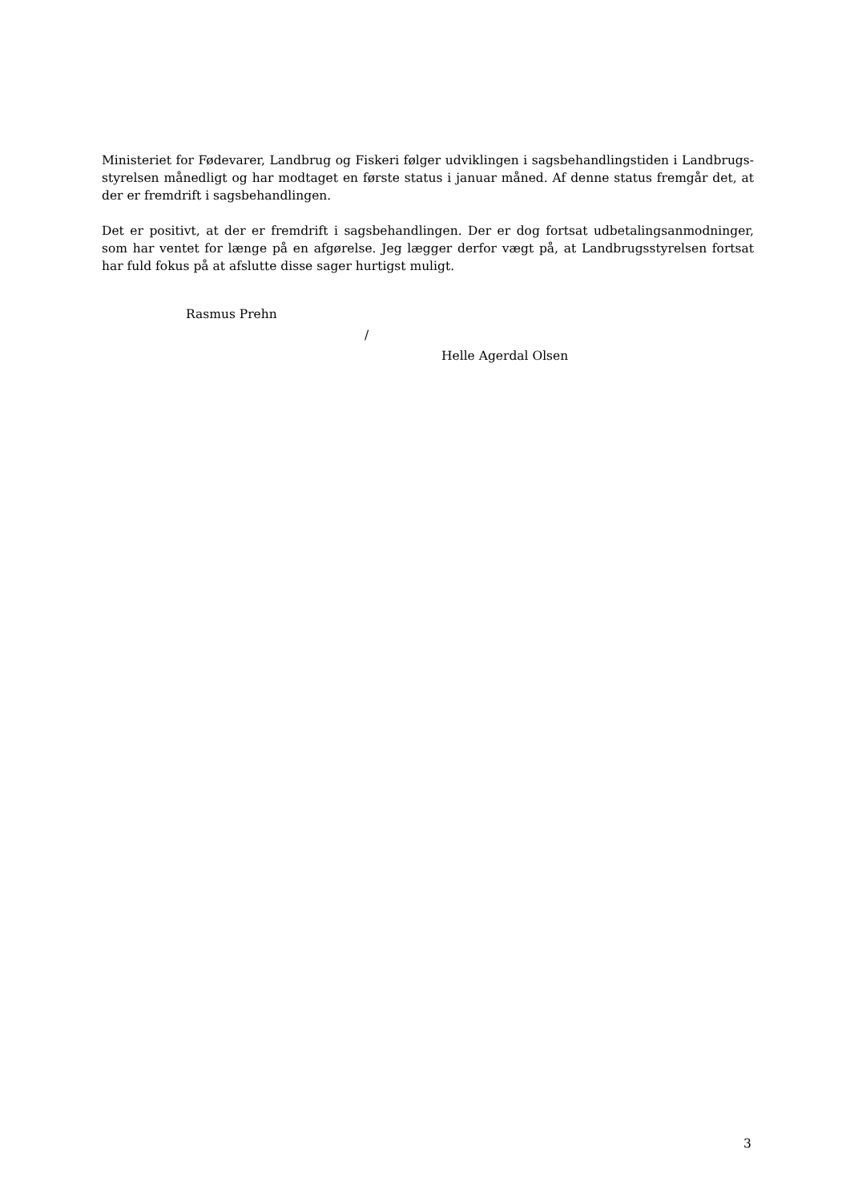Ministeriet for Fødevarer, Landbrug og Fiskeri følger udviklingen i sagsbehandlingstiden i Landbrugs­styrelsen månedligt og har modtaget en første status i januar måned. Af denne status fremgår det, at der er fremdrift i sagsbehandlingen.
Det er positivt, at der er fremdrift i sagsbehandlingen. Der er dog fortsat udbetalingsanmodninger, som har ventet for længe på en afgørelse. Jeg lægger derfor vægt på, at Landbrugsstyrelsen fortsat har fuld fokus på at afslutte disse sager hurtigst muligt.
Rasmus Prehn
/
Helle Agerdal Olsen
3